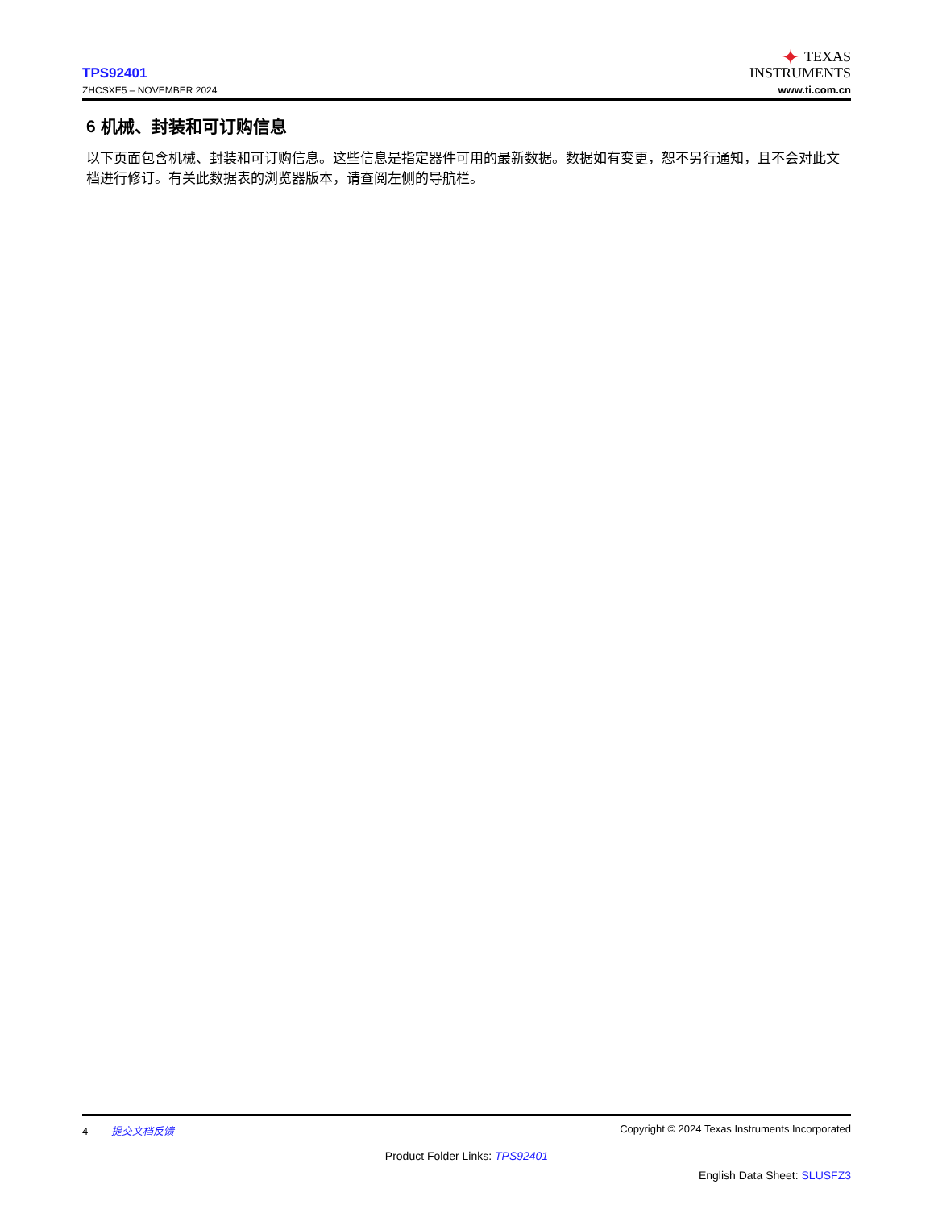TPS92401
ZHCSXE5 – NOVEMBER 2024
✦ TEXAS
INSTRUMENTS
www.ti.com.cn
6 机械、封装和可订购信息
以下页面包含机械、封装和可订购信息。这些信息是指定器件可用的最新数据。数据如有变更，恕不另行通知，且不会对此文档进行修订。有关此数据表的浏览器版本，请查阅左侧的导航栏。
4 提交文档反馈 Copyright © 2024 Texas Instruments Incorporated
Product Folder Links: TPS92401
English Data Sheet: SLUSFZ3